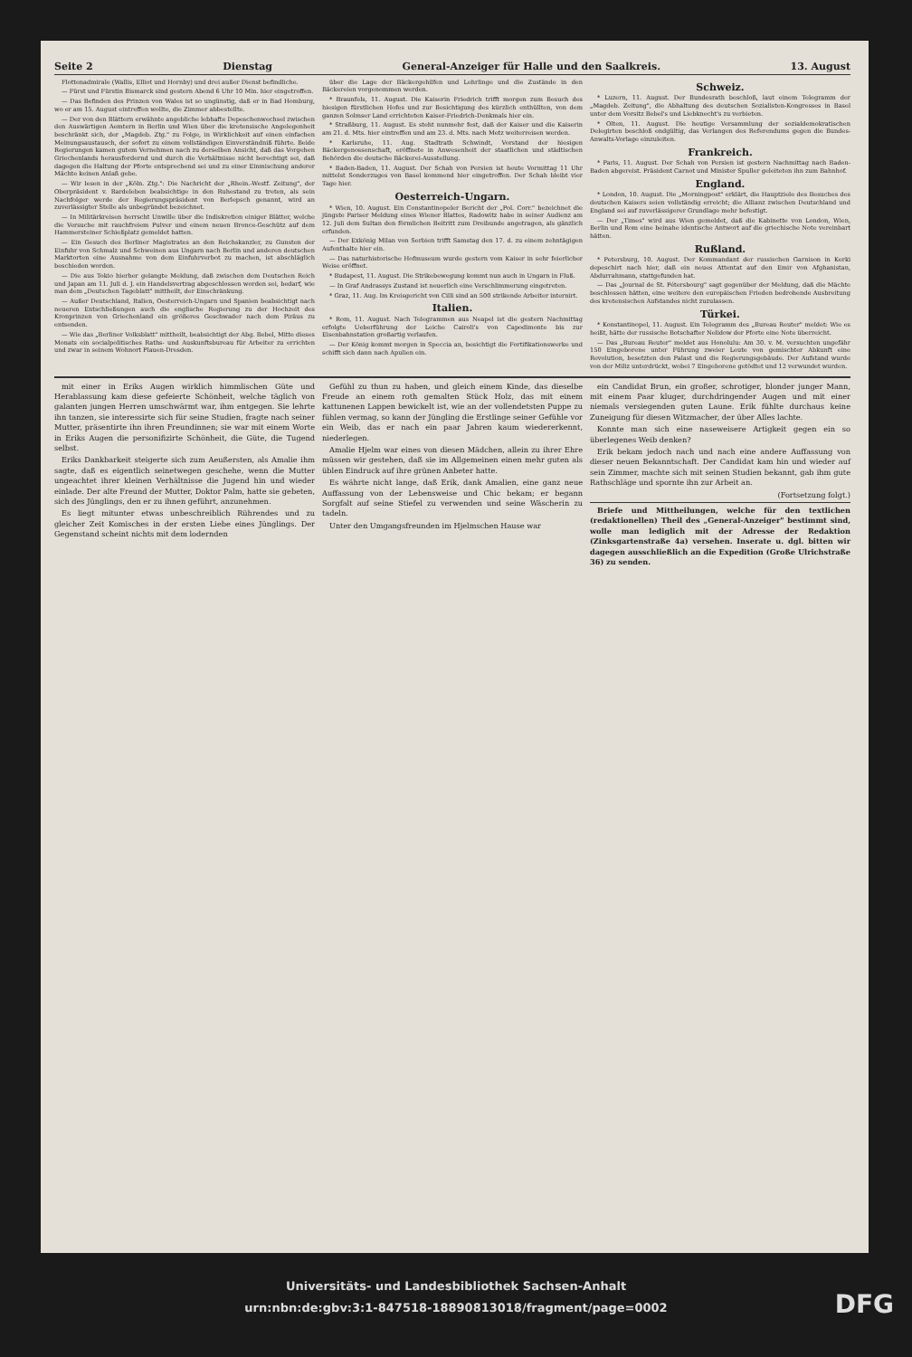Seite 2 Dienstag General-Anzeiger für Halle und den Saalkreis. 13. August
Flottenadmirale (Wallis, Elliot und Hornby) und drei außer Dienst befindliche.
— Fürst und Fürstin Bismarck sind gestern Abend 6 Uhr 10 Min. hier eingetroffen.
— Das Befinden des Prinzen von Wales ist so ungünstig, daß er in Bad Homburg, wo er am 15. August eintreffen wollte, die Zimmer abbestellte.
— Der von den Blättern erwähnte angebliche lebhafte Depeschenwechsel zwischen den Auswärtigen Aemtern in Berlin und Wien über die kretensische Angelegenheit beschränkt sich, der „Magdeb. Ztg." zu Folge, in Wirklichkeit auf einen einfachen Meinungsaustausch, der sofort zu einem vollständigen Einverständniß führte. Beide Regierungen kamen gutem Vernehmen nach zu derselben Ansicht, daß das Vorgehen Griechenlands herausfordernd und durch die Verhältnisse nicht berechtigt sei, daß dagegen die Haltung der Pforte entsprechend sei und zu einer Einmischung anderer Mächte keinen Anlaß gebe.
— Wir lesen in der „Köln. Ztg.": Die Nachricht der „Rhein.-Westf. Zeitung", der Oberpräsident v. Bardeleben beabsichtige in den Ruhestand zu treten, als sein Nachfolger werde der Regierungspräsident von Berlepsch genannt, wird an zuverlässigter Stelle als unbegründet bezeichnet.
— In Militärkreisen herrscht Unwille über die Indiskretion einiger Blätter, welche die Versuche mit rauchfreiem Pulver und einem neuen Bronce-Geschütz auf dem Hammersteiner Schießplatz gemeldet hatten.
— Ein Gesuch des Berliner Magistrates an den Reichskanzler, zu Gunsten der Einfuhr von Schmalz und Schweinen aus Ungarn nach Berlin und anderen deutschen Marktorten eine Ausnahme von dem Einfuhrverbot zu machen, ist abschläglich beschieden worden.
— Die aus Tokio hierher gelangte Meldung, daß zwischen dem Deutschen Reich und Japan am 11. Juli d. J. ein Handelsvertrag abgeschlossen worden sei, bedarf, wie man dem „Deutschen Tageblatt" mittheilt, der Einschränkung.
— Außer Deutschland, Italien, Oesterreich-Ungarn und Spanien beabsichtigt nach neueren Entschließungen auch die englische Regierung zu der Hochzeit des Kronprinzen von Griechenland ein größeres Geschwader nach dem Piräus zu entsenden.
— Wie das „Berliner Volksblatt" mittheilt, beabsichtigt der Abg. Bebel, Mitte dieses Monats ein socialpolitisches Raths- und Auskunftsbureau für Arbeiter zu errichten und zwar in seinem Wohnort Plauen-Dresden.
über die Lage der Bäckergehilfen und Lehrlinge und die Zustände in den Bäckereien vorgenommen werden.
* Braunfels, 11. August. Die Kaiserin Friedrich trifft morgen zum Besuch des hiesigen fürstlichen Hofes und zur Besichtigung des kürzlich enthüllten, von dem ganzen Solmser Land errichteten Kaiser-Friedrich-Denkmals hier ein.
* Straßburg, 11. August. Es steht nunmehr fest, daß der Kaiser und die Kaiserin am 21. d. Mts. hier eintreffen und am 23. d. Mts. nach Metz weiterreisen werden.
* Karlsruhe, 11. Aug. Stadtrath Schwindt, Vorstand der hiesigen Bäckergenossenschaft, eröffnete in Anwesenheit der staatlichen und städtischen Behörden die deutsche Bäckerei-Ausstellung.
* Baden-Baden, 11. August. Der Schah von Persien ist heute Vormittag 11 Uhr mittelst Sonderzuges von Basel kommend hier eingetroffen. Der Schah bleibt vier Tage hier.
Oesterreich-Ungarn.
* Wien, 10. August. Ein Constantinopeler Bericht der „Pol. Corr." bezeichnet die jüngste Pariser Meldung eines Wiener Blattes, Radowitz habe in seiner Audienz am 12. Juli dem Sultan den förmlichen Beitritt zum Dreibunde angetragen, als gänzlich erfunden.
— Der Exkönig Milan von Serbien trifft Samstag den 17. d. zu einem zehntägigen Aufenthalte hier ein.
— Das naturhistorische Hofmuseum wurde gestern vom Kaiser in sehr feierlicher Weise eröffnet.
* Budapest, 11. August. Die Strikebewegung kommt nun auch in Ungarn in Fluß.
— In Graf Andrassys Zustand ist neuerlich eine Verschlimmerung eingetreten.
* Graz, 11. Aug. Im Kreisgericht von Cilli sind an 500 strikende Arbeiter internirt.
Italien.
* Rom, 11. August. Nach Telegrammen aus Neapel ist die gestern Nachmittag erfolgte Ueberführung der Leiche Cairoli's von Capodimonte bis zur Eisenbahnstation großartig verlaufen.
— Der König kommt morgen in Speccia an, besichtigt die Fortifikationswerke und schifft sich dann nach Apulien ein.
Schweiz.
* Luzern, 11. August. Der Bundesrath beschloß, laut einem Telegramm der „Magdeb. Zeitung", die Abhaltung des deutschen Sozialisten-Kongresses in Basel unter dem Vorsitz Bebel's und Liebknecht's zu verbieten.
* Olten, 11. August. Die heutige Versammlung der sozialdemokratischen Delegirten beschloß endgültig, das Verlangen des Referendums gegen die Bundes-Anwalts-Vorlage einzuleiten.
Frankreich.
* Paris, 11. August. Der Schah von Persien ist gestern Nachmittag nach Baden-Baden abgereist. Präsident Carnot und Minister Spuller geleiteten ihn zum Bahnhof.
England.
* London, 10. August. Die „Morningpost" erklärt, die Hauptziele des Besuches des deutschen Kaisers seien vollständig erreicht; die Allianz zwischen Deutschland und England sei auf zuverlässigerer Grundlage mehr befestigt.
— Der „Times" wird aus Wien gemeldet, daß die Kabinette von London, Wien, Berlin und Rom eine beinahe identische Antwort auf die griechische Note vereinbart hätten.
Rußland.
* Petersburg, 10. August. Der Kommandant der russischen Garnison in Kerki depeschirt nach hier, daß ein neues Attentat auf den Emir von Afghanistan, Abdurrahmann, stattgefunden hat.
— Das „Journal de St. Pétersbourg" sagt gegenüber der Meldung, daß die Mächte beschlossen hätten, eine weitere den europäischen Frieden bedrohende Ausbreitung des kretensischen Aufstandes nicht zuzulassen.
Türkei.
* Konstantinopel, 11. August. Ein Telegramm des „Bureau Reuter" meldet: Wie es heißt, hätte der russische Botschafter Nelidow der Pforte eine Note überreicht.
— Das „Bureau Reuter" meldet aus Honolulu: Am 30. v. M. versuchten ungefähr 150 Eingeborene unter Führung zweier Leute von gemischter Abkunft eine Revolution, besetzten den Palast und die Regierungsgebäude. Der Aufstand wurde von der Miliz unterdrückt, wobei 7 Eingeborene getödtet und 12 verwundet wurden.
mit einer in Eriks Augen wirklich himmlischen Güte und Herablassung kam diese gefeierte Schönheit, welche täglich von galanten jungen Herren umschwärmt war, ihm entgegen. Sie lehrte ihn tanzen, sie interessirte sich für seine Studien, fragte nach seiner Mutter, präsentirte ihn ihren Freundinnen; sie war mit einem Worte in Eriks Augen die personifizirte Schönheit, die Güte, die Tugend selbst.
Eriks Dankbarkeit steigerte sich zum Aeußersten, als Amalie ihm sagte, daß es eigentlich seinetwegen geschehe, wenn die Mutter ungeachtet ihrer kleinen Verhältnisse die Jugend hin und wieder einlade. Der alte Freund der Mutter, Doktor Palm, hatte sie gebeten, sich des Jünglings, den er zu ihnen geführt, anzunehmen.
Es liegt mitunter etwas unbeschreiblich Rührendes und zu gleicher Zeit Komisches in der ersten Liebe eines Jünglings. Der Gegenstand scheint nichts mit dem lodernden
Gefühl zu thun zu haben, und gleich einem Kinde, das dieselbe Freude an einem roth gemalten Stück Holz, das mit einem kattunenen Lappen bewickelt ist, wie an der vollendetsten Puppe zu fühlen vermag, so kann der Jüngling die Erstlinge seiner Gefühle vor ein Weib, das er nach ein paar Jahren kaum wiedererkennt, niederlegen.
Amalie Hjelm war eines von diesen Mädchen, allein zu ihrer Ehre müssen wir gestehen, daß sie im Allgemeinen einen mehr guten als üblen Eindruck auf ihre grünen Anbeter hatte.
Es währte nicht lange, daß Erik, dank Amalien, eine ganz neue Auffassung von der Lebensweise und Chic bekam; er begann Sorgfalt auf seine Stiefel zu verwenden und seine Wäscherin zu tadeln.
Unter den Umgangsfreunden im Hjelmschen Hause war
ein Candidat Brun, ein großer, schrotiger, blonder junger Mann, mit einem Paar kluger, durchdringender Augen und mit einer niemals versiegenden guten Laune. Erik fühlte durchaus keine Zuneigung für diesen Witzmacher, der über Alles lachte.
Konnte man sich eine naseweisere Artigkeit gegen ein so überlegenes Weib denken?
Erik bekam jedoch nach und nach eine andere Auffassung von dieser neuen Bekanntschaft. Der Candidat kam hin und wieder auf sein Zimmer, machte sich mit seinen Studien bekannt, gab ihm gute Rathschläge und spornte ihn zur Arbeit an.
(Fortsetzung folgt.)
Briefe und Mittheilungen, welche für den textlichen (redaktionellen) Theil des „General-Anzeiger" bestimmt sind, wolle man lediglich mit der Adresse der Redaktion (Zinksgartenstraße 4a) versehen. Inserate u. dgl. bitten wir dagegen ausschließlich an die Expedition (Große Ulrichstraße 36) zu senden.
Universitäts- und Landesbibliothek Sachsen-Anhalt
urn:nbn:de:gbv:3:1-847518-18890813018/fragment/page=0002
DFG